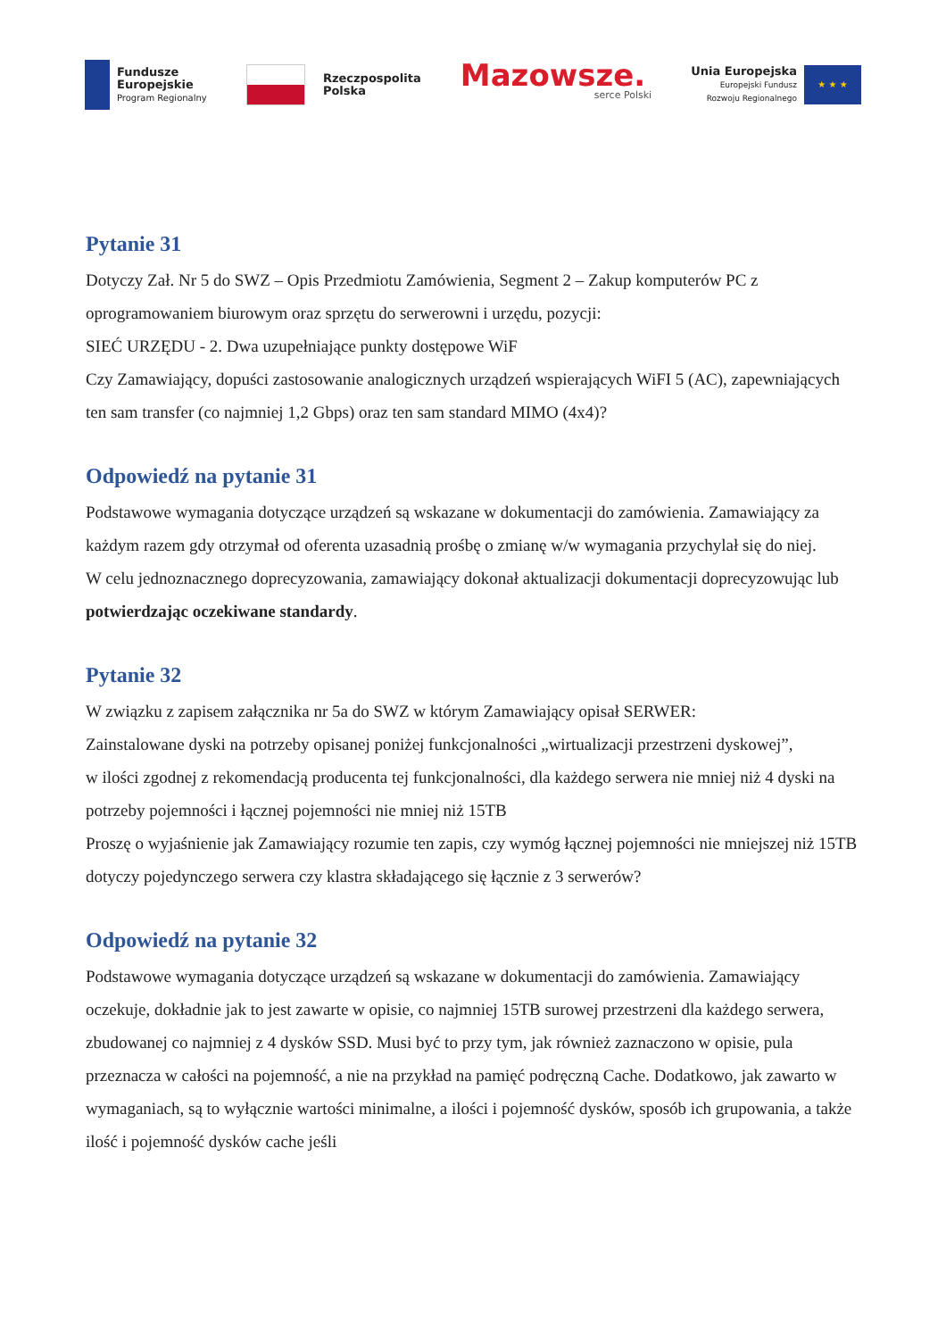Fundusze
Europejskie
Program Regionalny
Rzeczpospolita
Polska
Mazowsze.
serce Polski
Unia Europejska
Europejski Fundusz
Rozwoju Regionalnego
★ ★ ★
Pytanie 31
Dotyczy Zał. Nr 5 do SWZ – Opis Przedmiotu Zamówienia, Segment 2 – Zakup komputerów PC z oprogramowaniem biurowym oraz sprzętu do serwerowni i urzędu, pozycji:
SIEĆ URZĘDU - 2. Dwa uzupełniające punkty dostępowe WiF
Czy Zamawiający, dopuści zastosowanie analogicznych urządzeń wspierających WiFI 5 (AC), zapewniających ten sam transfer (co najmniej 1,2 Gbps) oraz ten sam standard MIMO (4x4)?
Odpowiedź na pytanie 31
Podstawowe wymagania dotyczące urządzeń są wskazane w dokumentacji do zamówienia. Zamawiający za każdym razem gdy otrzymał od oferenta uzasadnią prośbę o zmianę w/w wymagania przychylał się do niej.
W celu jednoznacznego doprecyzowania, zamawiający dokonał aktualizacji dokumentacji doprecyzowując lub potwierdzając oczekiwane standardy.
Pytanie 32
W związku z zapisem załącznika nr 5a do SWZ w którym Zamawiający opisał SERWER:
Zainstalowane dyski na potrzeby opisanej poniżej funkcjonalności „wirtualizacji przestrzeni dyskowej”,
w ilości zgodnej z rekomendacją producenta tej funkcjonalności, dla każdego serwera nie mniej niż 4 dyski na potrzeby pojemności i łącznej pojemności nie mniej niż 15TB
Proszę o wyjaśnienie jak Zamawiający rozumie ten zapis, czy wymóg łącznej pojemności nie mniejszej niż 15TB dotyczy pojedynczego serwera czy klastra składającego się łącznie z 3 serwerów?
Odpowiedź na pytanie 32
Podstawowe wymagania dotyczące urządzeń są wskazane w dokumentacji do zamówienia. Zamawiający oczekuje, dokładnie jak to jest zawarte w opisie, co najmniej 15TB surowej przestrzeni dla każdego serwera, zbudowanej co najmniej z 4 dysków SSD. Musi być to przy tym, jak również zaznaczono w opisie, pula przeznacza w całości na pojemność, a nie na przykład na pamięć podręczną Cache. Dodatkowo, jak zawarto w wymaganiach, są to wyłącznie wartości minimalne, a ilości i pojemność dysków, sposób ich grupowania, a także ilość i pojemność dysków cache jeśli